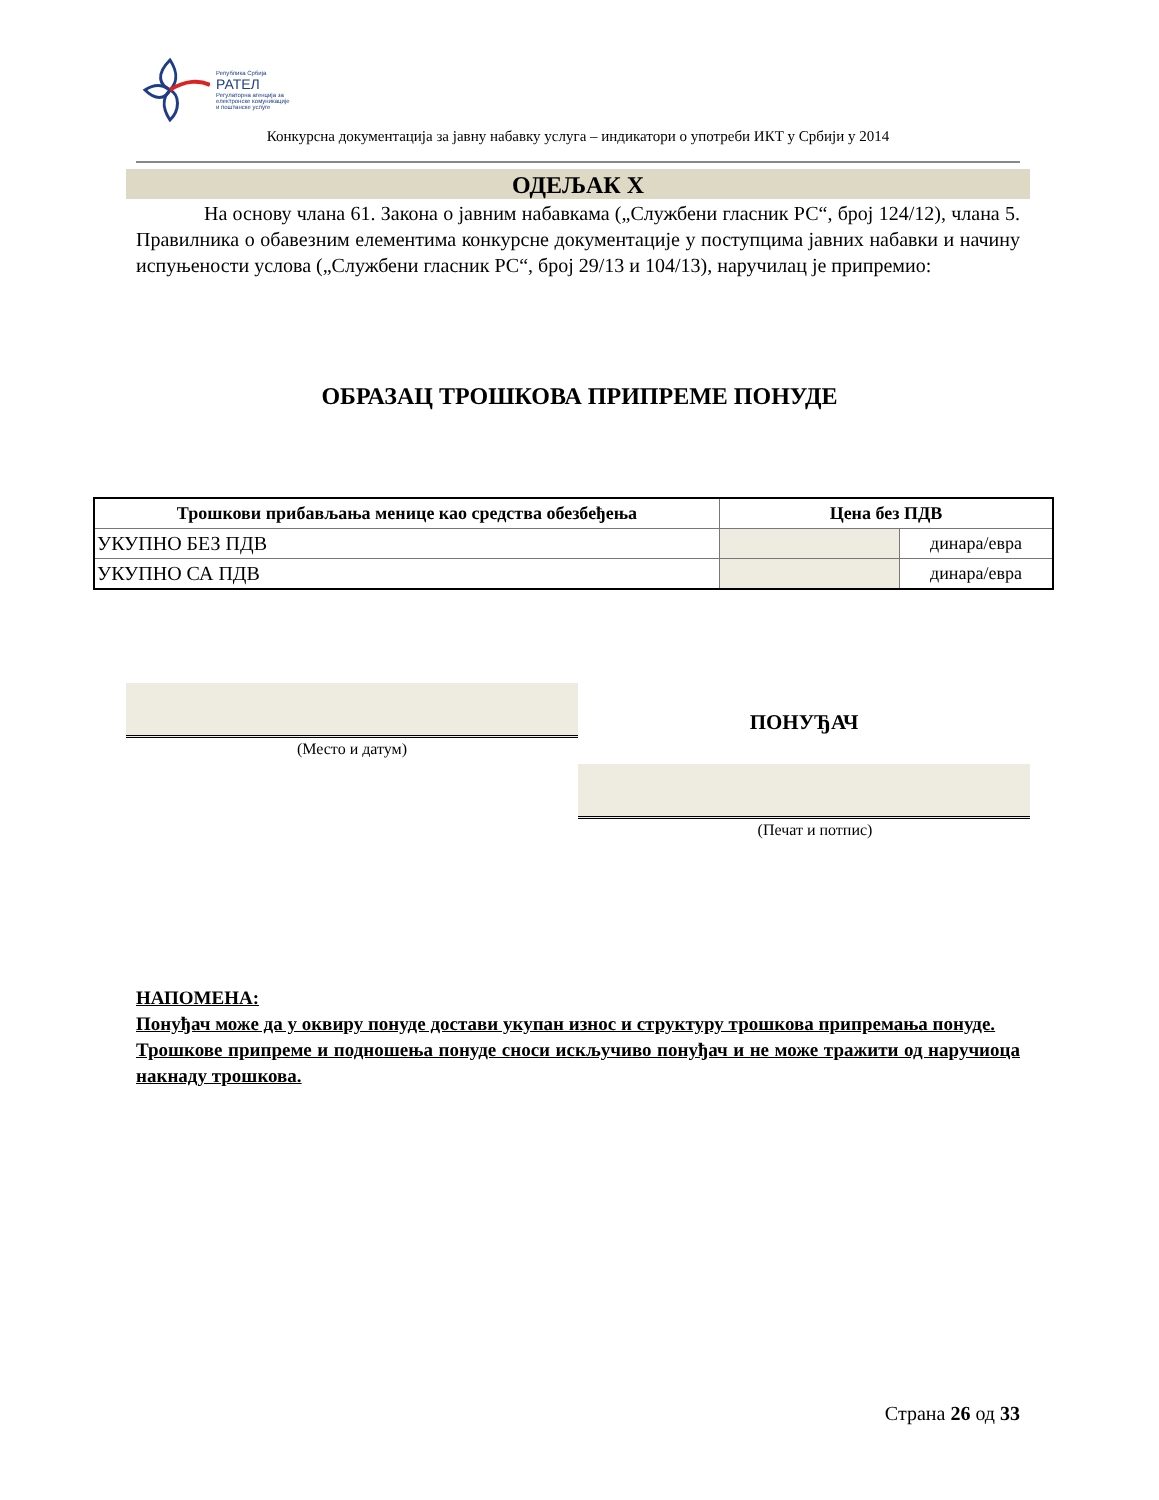Република Србија
РАТЕЛ
Регулаторна агенција за
електронске комуникације
и поштанске услуге
Конкурсна документација за јавну набавку услуга – индикатори о употреби ИКТ у Србији у 2014
ОДЕЉАК X
На основу члана 61. Закона о јавним набавкама („Службени гласник РС“, број 124/12), члана 5. Правилника о обавезним елементима конкурсне документације у поступцима јавних набавки и начину испуњености услова („Службени гласник РС“, број 29/13 и 104/13), наручилац је припремио:
ОБРАЗАЦ ТРОШКОВА ПРИПРЕМЕ ПОНУДЕ
| Трошкови прибављања менице као средства обезбеђења | Цена без ПДВ | |
| --- | --- | --- |
| УКУПНО БЕЗ ПДВ | | динара/евра |
| УКУПНО СА ПДВ | | динара/евра |
(Место и датум)
ПОНУЂАЧ
(Печат и потпис)
НАПОМЕНА:
Понуђач може да у оквиру понуде достави укупан износ и структуру трошкова припремања понуде.
Трошкове припреме и подношења понуде сноси искључиво понуђач и не може тражити од наручиоца накнаду трошкова.
Страна 26 од 33